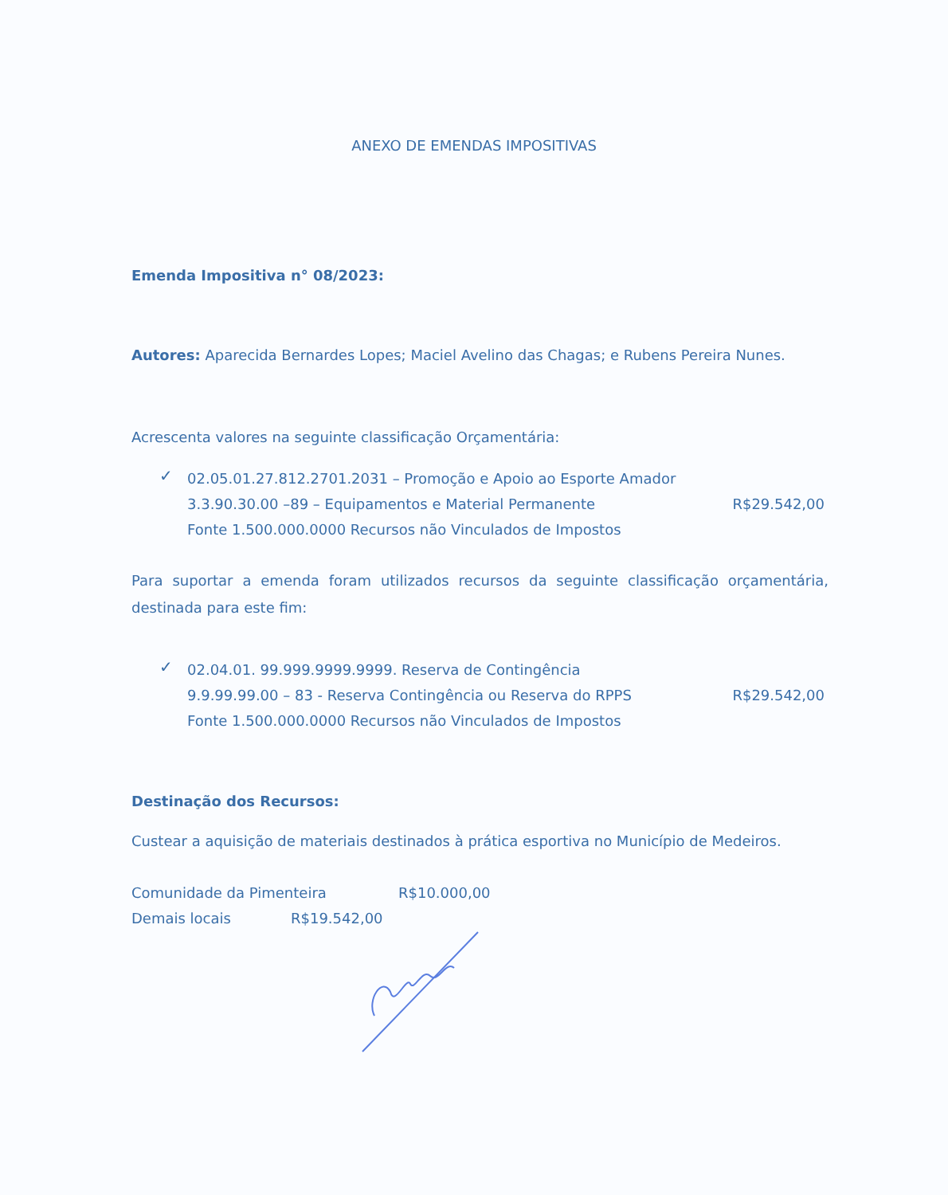ANEXO DE EMENDAS IMPOSITIVAS
Emenda Impositiva n° 08/2023:
Autores: Aparecida Bernardes Lopes; Maciel Avelino das Chagas; e Rubens Pereira Nunes.
Acrescenta valores na seguinte classificação Orçamentária:
✓
02.05.01.27.812.2701.2031 – Promoção e Apoio ao Esporte Amador
3.3.90.30.00 –89 – Equipamentos e Material Permanente R$29.542,00
Fonte 1.500.000.0000 Recursos não Vinculados de Impostos
Para suportar a emenda foram utilizados recursos da seguinte classificação orçamentária, destinada para este fim:
✓
02.04.01. 99.999.9999.9999. Reserva de Contingência
9.9.99.99.00 – 83 - Reserva Contingência ou Reserva do RPPS R$29.542,00
Fonte 1.500.000.0000 Recursos não Vinculados de Impostos
Destinação dos Recursos:
Custear a aquisição de materiais destinados à prática esportiva no Município de Medeiros.
Comunidade da Pimenteira R$10.000,00
Demais locais R$19.542,00